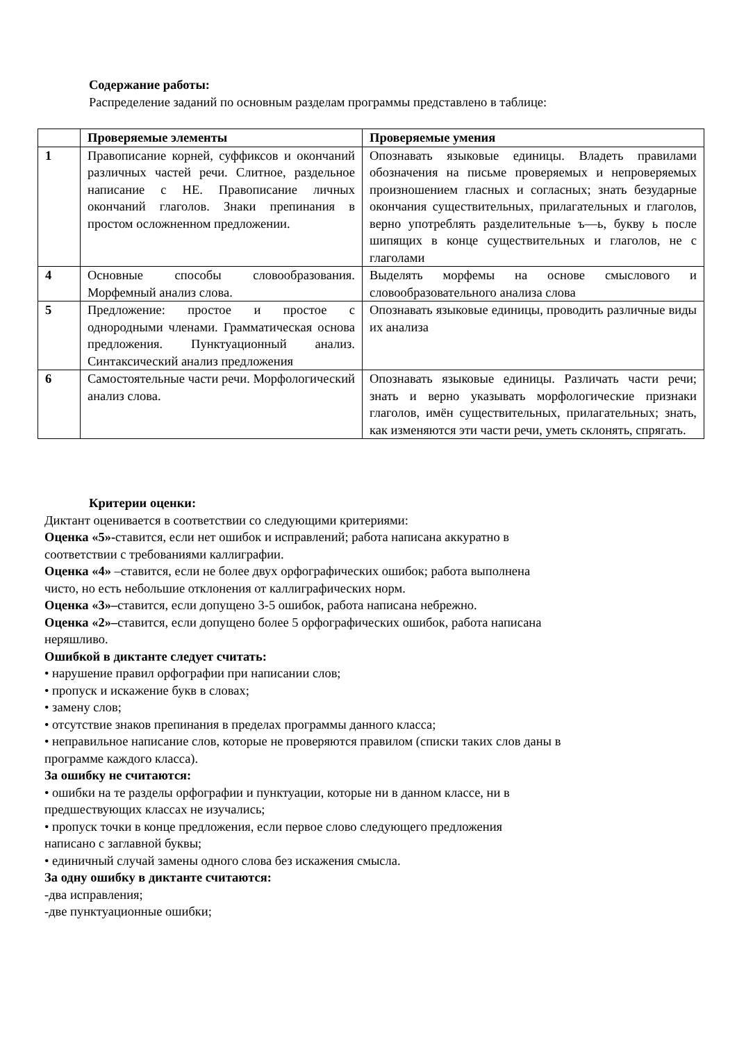Содержание работы:
Распределение заданий по основным разделам программы представлено в таблице:
| | Проверяемые элементы | Проверяемые умения |
| --- | --- | --- |
| 1 | Правописание корней, суффиксов и окончаний различных частей речи. Слитное, раздельное написание с НЕ. Правописание личных окончаний глаголов. Знаки препинания в простом осложненном предложении. | Опознавать языковые единицы. Владеть правилами обозначения на письме проверяемых и непроверяемых произношением гласных и согласных; знать безударные окончания существительных, прилагательных и глаголов, верно употреблять разделительные ъ—ь, букву ь после шипящих в конце существительных и глаголов, не с глаголами |
| 4 | Основные способы словообразования. Морфемный анализ слова. | Выделять морфемы на основе смыслового и словообразовательного анализа слова |
| 5 | Предложение: простое и простое с однородными членами. Грамматическая основа предложения. Пунктуационный анализ. Синтаксический анализ предложения | Опознавать языковые единицы, проводить различные виды их анализа |
| 6 | Самостоятельные части речи. Морфологический анализ слова. | Опознавать языковые единицы. Различать части речи; знать и верно указывать морфологические признаки глаголов, имён существительных, прилагательных; знать, как изменяются эти части речи, уметь склонять, спрягать. |
Критерии оценки:
Диктант оценивается в соответствии со следующими критериями:
Оценка «5»-ставится, если нет ошибок и исправлений; работа написана аккуратно в
соответствии с требованиями каллиграфии.
Оценка «4» –ставится, если не более двух орфографических ошибок; работа выполнена
чисто, но есть небольшие отклонения от каллиграфических норм.
Оценка «3»–ставится, если допущено 3-5 ошибок, работа написана небрежно.
Оценка «2»–ставится, если допущено более 5 орфографических ошибок, работа написана
неряшливо.
Ошибкой в диктанте следует считать:
• нарушение правил орфографии при написании слов;
• пропуск и искажение букв в словах;
• замену слов;
• отсутствие знаков препинания в пределах программы данного класса;
• неправильное написание слов, которые не проверяются правилом (списки таких слов даны в
программе каждого класса).
За ошибку не считаются:
• ошибки на те разделы орфографии и пунктуации, которые ни в данном классе, ни в
предшествующих классах не изучались;
• пропуск точки в конце предложения, если первое слово следующего предложения
написано с заглавной буквы;
• единичный случай замены одного слова без искажения смысла.
За одну ошибку в диктанте считаются:
-два исправления;
-две пунктуационные ошибки;